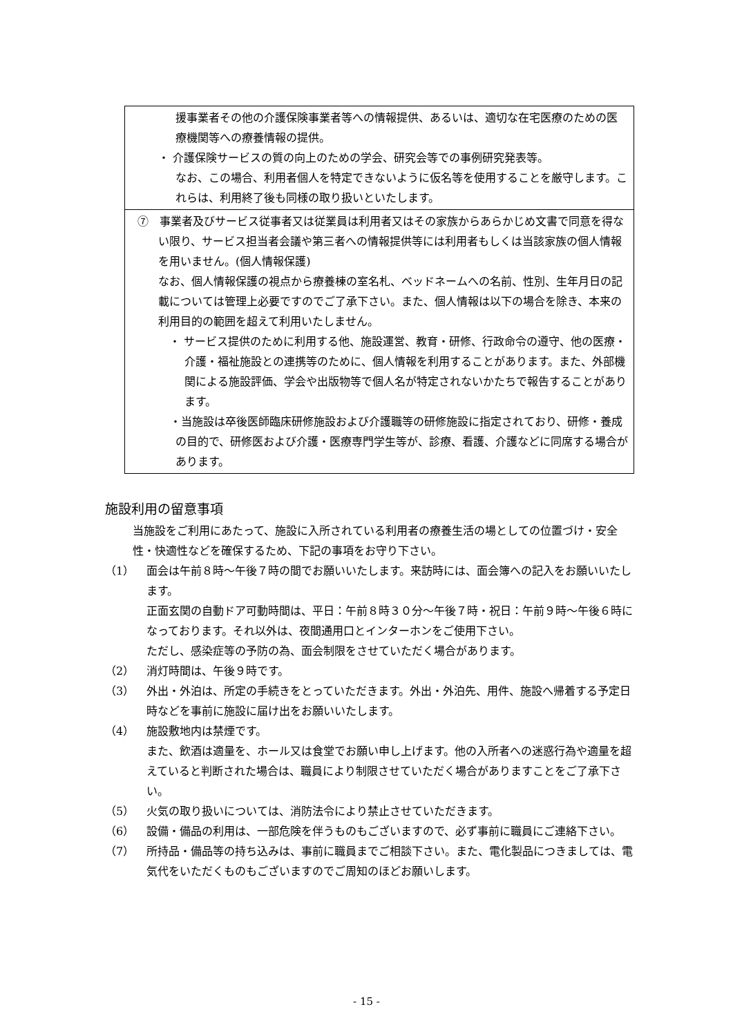援事業者その他の介護保険事業者等への情報提供、あるいは、適切な在宅医療のための医療機関等への療養情報の提供。
・ 介護保険サービスの質の向上のための学会、研究会等での事例研究発表等。
なお、この場合、利用者個人を特定できないように仮名等を使用することを厳守します。これらは、利用終了後も同様の取り扱いといたします。
⑦　事業者及びサービス従事者又は従業員は利用者又はその家族からあらかじめ文書で同意を得ない限り、サービス担当者会議や第三者への情報提供等には利用者もしくは当該家族の個人情報を用いません。(個人情報保護)
なお、個人情報保護の視点から療養棟の室名札、ベッドネームへの名前、性別、生年月日の記載については管理上必要ですのでご了承下さい。また、個人情報は以下の場合を除き、本来の利用目的の範囲を超えて利用いたしません。
・ サービス提供のために利用する他、施設運営、教育・研修、行政命令の遵守、他の医療・介護・福祉施設との連携等のために、個人情報を利用することがあります。また、外部機関による施設評価、学会や出版物等で個人名が特定されないかたちで報告することがあります。
・当施設は卒後医師臨床研修施設および介護職等の研修施設に指定されており、研修・養成の目的で、研修医および介護・医療専門学生等が、診療、看護、介護などに同席する場合があります。
施設利用の留意事項
当施設をご利用にあたって、施設に入所されている利用者の療養生活の場としての位置づけ・安全性・快適性などを確保するため、下記の事項をお守り下さい。
（1） 面会は午前８時～午後７時の間でお願いいたします。来訪時には、面会簿への記入をお願いいたします。
正面玄関の自動ドア可動時間は、平日：午前８時３０分～午後７時・祝日：午前９時～午後６時になっております。それ以外は、夜間通用口とインターホンをご使用下さい。
ただし、感染症等の予防の為、面会制限をさせていただく場合があります。
（2） 消灯時間は、午後９時です。
（3） 外出・外泊は、所定の手続きをとっていただきます。外出・外泊先、用件、施設へ帰着する予定日時などを事前に施設に届け出をお願いいたします。
（4） 施設敷地内は禁煙です。
また、飲酒は適量を、ホール又は食堂でお願い申し上げます。他の入所者への迷惑行為や適量を超えていると判断された場合は、職員により制限させていただく場合がありますことをご了承下さい。
（5） 火気の取り扱いについては、消防法令により禁止させていただきます。
（6） 設備・備品の利用は、一部危険を伴うものもございますので、必ず事前に職員にご連絡下さい。
（7） 所持品・備品等の持ち込みは、事前に職員までご相談下さい。また、電化製品につきましては、電気代をいただくものもございますのでご周知のほどお願いします。
- 15 -